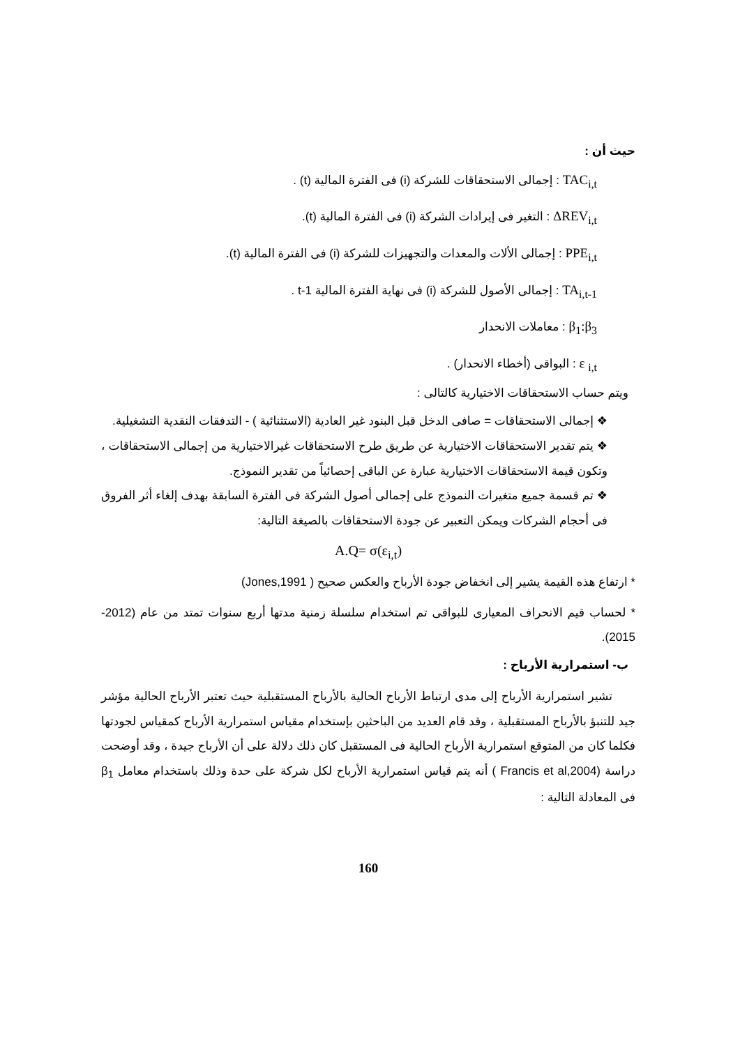حيث أن :
TAC<sub>i,t</sub> : إجمالى الاستحقاقات للشركة (i) فى الفترة المالية (t) .
ΔREV<sub>i,t</sub> : التغير فى إيرادات الشركة (i) فى الفترة المالية (t).
PPE<sub>i,t</sub> : إجمالى الألات والمعدات والتجهيزات للشركة (i) فى الفترة المالية (t).
TA<sub>i,t-1</sub> : إجمالى الأصول للشركة (i) فى نهاية الفترة المالية t-1 .
β<sub>1</sub>:β<sub>3</sub> : معاملات الانحدار
ε <sub>i,t</sub> : البواقى (أخطاء الانحدار) .
ويتم حساب الاستحقاقات الاختيارية كالتالى :
❖ إجمالى الاستحقاقات = صافى الدخل قبل البنود غير العادية (الاستثنائية ) - التدفقات النقدية التشغيلية.
❖ يتم تقدير الاستحقاقات الاختيارية عن طريق طرح الاستحقاقات غيرالاختيارية من إجمالى الاستحقاقات ، وتكون قيمة الاستحقاقات الاختيارية عبارة عن الباقى إحصائياً من تقدير النموذج.
❖ تم قسمة جميع متغيرات النموذج على إجمالى أصول الشركة فى الفترة السابقة بهدف إلغاء أثر الفروق فى أحجام الشركات ويمكن التعبير عن جودة الاستحقاقات بالصيغة التالية:
A.Q= σ(ε<sub>i,t</sub>)
* ارتفاع هذه القيمة يشير إلى انخفاض جودة الأرباح والعكس صحيح ( Jones,1991)
* لحساب قيم الانحراف المعيارى للبواقى تم استخدام سلسلة زمنية مدتها أربع سنوات تمتد من عام (2012-2015).
ب- استمرارية الأرباح :
تشير استمرارية الأرباح إلى مدى ارتباط الأرباح الحالية بالأرباح المستقبلية حيث تعتبر الأرباح الحالية مؤشر جيد للتنبؤ بالأرباح المستقبلية ، وقد قام العديد من الباحثين بإستخدام مقياس استمرارية الأرباح كمقياس لجودتها فكلما كان من المتوقع استمرارية الأرباح الحالية فى المستقبل كان ذلك دلالة على أن الأرباح جيدة ، وقد أوضحت دراسة (Francis et al,2004 ) أنه يتم قياس استمرارية الأرباح لكل شركة على حدة وذلك باستخدام معامل β<sub>1</sub> فى المعادلة التالية :
160